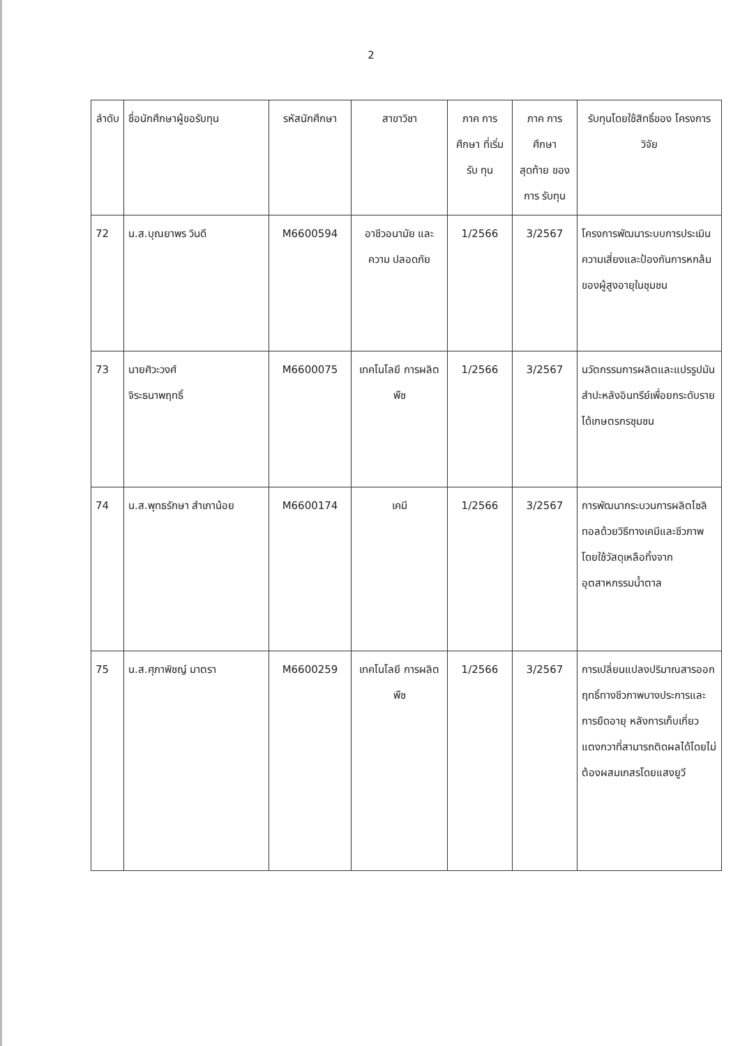2
| ลำดับ | ชื่อนักศึกษาผู้ขอรับทุน | รหัสนักศึกษา | สาขาวิชา | ภาค การศึกษา ที่เริ่มรับ ทุน | ภาค การศึกษา สุดท้าย ของการ รับทุน | รับทุนโดยใช้สิทธิ์ของ โครงการวิจัย |
| --- | --- | --- | --- | --- | --- | --- |
| 72 | น.ส.บุณยาพร วินดี | M6600594 | อาชีวอนามัย และความ ปลอดภัย | 1/2566 | 3/2567 | โครงการพัฒนาระบบการประเมินความเสี่ยงและป้องกันการหกล้มของผู้สูงอายุในชุมชน |
| 73 | นายศิวะวงศ์ จิระธนาพฤทธิ์ | M6600075 | เทคโนโลยี การผลิตพืช | 1/2566 | 3/2567 | นวัตกรรมการผลิตและแปรรูปมันสำปะหลังอินทรีย์เพื่อยกระดับรายได้เกษตรกรชุมชน |
| 74 | น.ส.พุทธรักษา สำเภาน้อย | M6600174 | เคมี | 1/2566 | 3/2567 | การพัฒนากระบวนการผลิตไซลิทอลด้วยวิธีทางเคมีและชีวภาพ โดยใช้วัสดุเหลือทิ้งจากอุตสาหกรรมน้ำตาล |
| 75 | น.ส.ศุภาพิชญ์ มาตรา | M6600259 | เทคโนโลยี การผลิตพืช | 1/2566 | 3/2567 | การเปลี่ยนแปลงปริมาณสารออกฤทธิ์ทางชีวภาพบางประการและการยืดอายุ หลังการเก็บเกี่ยวแตงกวาที่สามารถติดผลได้โดยไม่ต้องผสมเกสรโดยแสงยูวี |